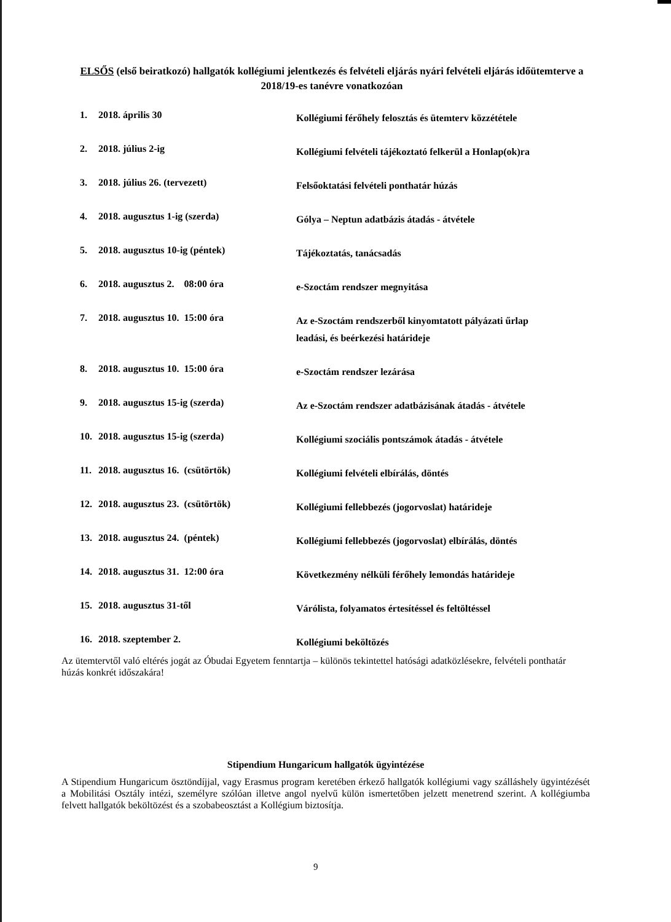ELSŐS (első beiratkozó) hallgatók kollégiumi jelentkezés és felvételi eljárás nyári felvételi eljárás időütemterve a 2018/19-es tanévre vonatkozóan
| 1. | 2018. április 30 | Kollégiumi férőhely felosztás és ütemterv közzététele |
| 2. | 2018. július 2-ig | Kollégiumi felvételi tájékoztató felkerül a Honlap(ok)ra |
| 3. | 2018. július 26. (tervezett) | Felsőoktatási felvételi ponthatár húzás |
| 4. | 2018. augusztus 1-ig (szerda) | Gólya – Neptun adatbázis átadás - átvétele |
| 5. | 2018. augusztus 10-ig (péntek) | Tájékoztatás, tanácsadás |
| 6. | 2018. augusztus 2. 08:00 óra | e-Szoctám rendszer megnyitása |
| 7. | 2018. augusztus 10. 15:00 óra | Az e-Szoctám rendszerből kinyomtatott pályázati űrlap leadási, és beérkezési határideje |
| 8. | 2018. augusztus 10. 15:00 óra | e-Szoctám rendszer lezárása |
| 9. | 2018. augusztus 15-ig (szerda) | Az e-Szoctám rendszer adatbázisának átadás - átvétele |
| 10. | 2018. augusztus 15-ig (szerda) | Kollégiumi szociális pontszámok átadás - átvétele |
| 11. | 2018. augusztus 16. (csütörtök) | Kollégiumi felvételi elbírálás, döntés |
| 12. | 2018. augusztus 23. (csütörtök) | Kollégiumi fellebbezés (jogorvoslat) határideje |
| 13. | 2018. augusztus 24. (péntek) | Kollégiumi fellebbezés (jogorvoslat) elbírálás, döntés |
| 14. | 2018. augusztus 31. 12:00 óra | Következmény nélküli férőhely lemondás határideje |
| 15. | 2018. augusztus 31-től | Várólista, folyamatos értesítéssel és feltöltéssel |
| 16. | 2018. szeptember 2. | Kollégiumi beköltözés |
Az ütemtervtől való eltérés jogát az Óbudai Egyetem fenntartja – különös tekintettel hatósági adatközlésekre, felvételi ponthatár húzás konkrét időszakára!
Stipendium Hungaricum hallgatók ügyintézése
A Stipendium Hungaricum ösztöndíjjal, vagy Erasmus program keretében érkező hallgatók kollégiumi vagy szálláshely ügyintézését a Mobilitási Osztály intézi, személyre szólóan illetve angol nyelvű külön ismertetőben jelzett menetrend szerint. A kollégiumba felvett hallgatók beköltözést és a szobabeosztást a Kollégium biztosítja.
9